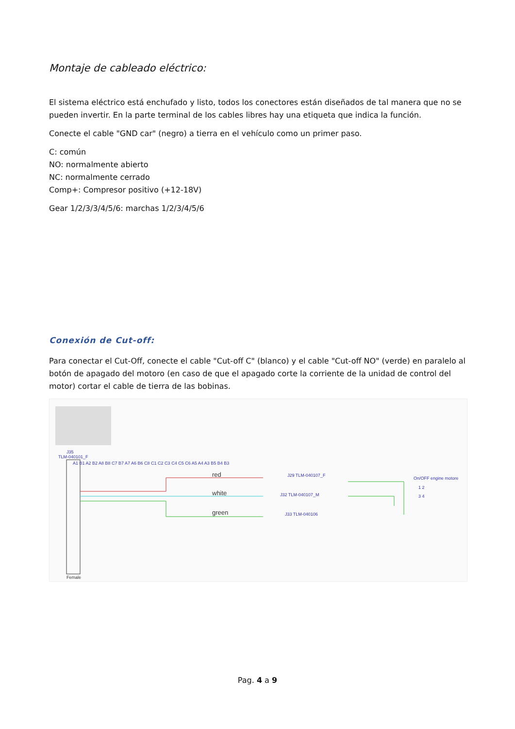Montaje de cableado eléctrico:
El sistema eléctrico está enchufado y listo, todos los conectores están diseñados de tal manera que no se pueden invertir. En la parte terminal de los cables libres hay una etiqueta que indica la función.
Conecte el cable "GND car" (negro) a tierra en el vehículo como un primer paso.
C: común
NO: normalmente abierto
NC: normalmente cerrado
Comp+: Compresor positivo (+12-18V)
Gear 1/2/3/3/4/5/6: marchas 1/2/3/4/5/6
Conexión de Cut-off:
Para conectar el Cut-Off, conecte el cable "Cut-off C" (blanco) y el cable "Cut-off NO" (verde) en paralelo al botón de apagado del motoro (en caso de que el apagado corte la corriente de la unidad de control del motor) cortar el cable de tierra de las bobinas.
J35
TLM-040101_F
A1 B1 A2 B2 A8 B8 C7 B7 A7 A6 B6 C8 C1 C2 C3 C4 C5 C6 A5 A4 A3 B5 B4 B3
Female
red
white
green
J29 TLM-040107_F
J32 TLM-040107_M
J33 TLM-040106
On/OFF engine motore
1 2
3 4
Pag. 4 a 9